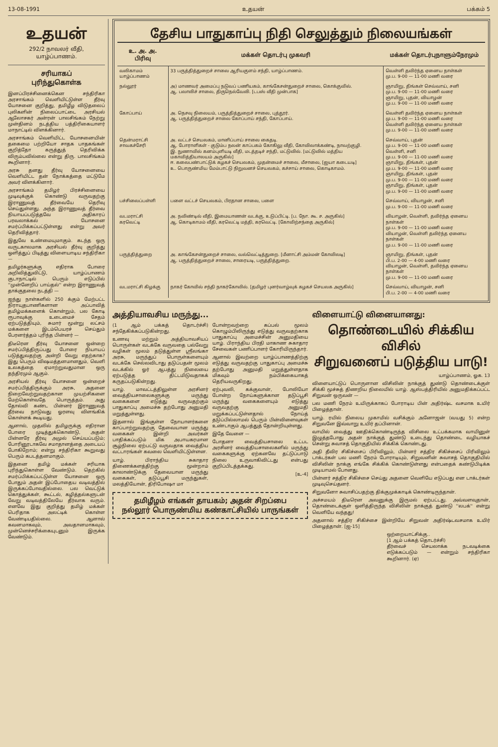13-08-1991 உதயன் பக்கம் 5
உதயன்
292/2 நாவலர் வீதி,
யாழ்ப்பாணம்.
சரியாகப்
புரிந்துகொள்க
இனப்பிரச்சினைக்கென சந்திரிகா அரசாங்கம் வெளியிட்டுள்ள தீர்வு யோசனை குறித்து, தமிழீழ விடுதலைப் புலிகளின் நிலைப்பாட்டை அரசியல் ஆலோசகர் அன்ரன் பாலசிங்கம் நேற்று முன்தினம் நடத்திய பத்திரிகையாளர் மாநாட்டில் விளக்கினார்.
அரசாங்கம் வெளியிட்ட யோசனையின் தகைமை பற்றியோ சாதக பாதகங்கள் குறித்தோ கருத்துத் தெரிவிக்க விரும்பவில்லை என்று திரு. பாலசிங்கம் கூறினார்.
அரசு தனது தீர்வு யோசனையை வெளியிட்ட தன் நோக்கத்தை மட்டுமே அவர் விளக்கினார்.
அரசாங்கம் தமிழர் பிரச்சினையை முடிவுக்குக் கொண்டு வருவதற்கு இராணுவத் தீர்வையே தெரிவு செய்துள்ளது. அந்த இராணுவத் தீர்வை நியாயப்படுத்தவே அதிகாரப் பரவலாக்கல் யோசனை சமர்ப்பிக்கப்பட்டுள்ளது என்று அவர் தெரிவித்தார்.
இதுவே உண்மையுமாகும். கடந்த ஒரு வருடகாலமாக அரசியல் தீர்வு குறித்து ஒளித்துப் பிடித்து விளையாடிய சந்திரிகா —
தமிழர்களுக்கு எதிராக போரை அறிவித்துவிட்டு, யாழ்ப்பாணம் குடாநாட்டில் பெரும் எடுப்பில் ''முன்னேறிப் பாய்தல்'' என்ற இராணுவத் தாக்குதலை நடத்தி —
ஐந்து நாள்களில் 250 க்கும் மேற்பட்ட நிராயுதபாணிகளான அப்பாவித் தமிழ்மக்களைக் கொன்றும், பல கோடி ரூபாவுக்கு உடைமைச் சேதம் ஏற்படுத்தியும், சுமார் மூன்று லட்சம் மக்களை இடம்பெயரச் செய்தும் பேரனர்த்தம் புரிந்த பின்னர் —
திடீரென தீர்வு யோசனை ஒன்றை சமர்ப்பித்திருப்பது போரை நியாயப் படுத்துவதற்கு அன்றி வேறு எதற்காக? இது பெரும் விஷமத்தனமானதும், வெளி உலகத்தை ஏமாற்றுவதுமான ஒரு தந்திரமும் ஆகும்.
அரசியல் தீர்வு யோசனை ஒன்றைச் சமர்ப்பித்திருக்கும் அரசு, அதனை நிறைவேற்றுவதற்கான முயற்சிகளை மேற்கொள்வதே பொருத்தம். அது தோல்வி கண்ட பின்னர் இராணுவத் தீர்வை நாடுவது ஓரளவு விளங்கிக் கொள்ளக் கூடியது.
ஆனால், முதலில் தமிழருக்கு எதிரான போரை முடித்துக்கொண்டு, அதன் பின்னரே தீர்வு அமுல் செய்யப்படும்; போரினூடாகவே சமாதானத்தை அடையப் போகிறோம்; என்று சந்திரிகா கூறுவது பெரும் கபடத்தனமாகும்.
இதனை தமிழ் மக்கள் சரியாக புரிந்துகொள்ள வேண்டும். தெற்கில் சமர்ப்பிக்கப்பட்டுள்ள யோசனை ஒரு போதும் அதன் இப்போதைய வடிவத்தில் இருக்கப்போவதில்லை. பல வெட்டுக் கொத்துக்கள், கூட்டல், கழித்தல்களுடன் வேறு வடிவத்திலேயே தீர்வாக வரும். எனவே இது குறித்து தமிழ் மக்கள் பெரிதாக அலட்டிக் கொள்ள வேண்டியதில்லை. ஆனால் கவனமாகவும், அவதானமாகவும், முன்னெச்சரிக்கையுடனும் இருக்க வேண்டும்.
தேசிய பாதுகாப்பு நிதி செலுத்தும் நிலையங்கள்
| உ. அ. அ. பிரிவு | மக்கள் தொடர்பு முகவரி | மக்கள் தொடர்புநாளும்நேரமும் |
| --- | --- | --- |
| வலிகாமம் யாழ்ப்பாணம் | 33 பருத்தித்துறைச் சாலை ஆரியகுளம் சந்தி, யாழ்ப்பாணம். | வெள்ளி தவிர்ந்த ஏனைய நாள்கள் மு.ப. 9-00 — 11-00 மணி வரை |
| நல்லூர் | அ) மாணவர் அமைப்பு நடுவப் பணியகம், காங்கேசன்துறைச் சாலை, கொக்குவில். ஆ. பலாலிச் சாலை, திருநெல்வேலி. [டபஸ் வீதி முன்பாக] | ஞாயிறு, திங்கள் செவ்வாய், சனி மு.ப. 9-00 — 11-00 மணி வரை ஞாயிறு, புதன், வியாழன் மு.ப. 9-00 — 11-00 மணி வரை |
| கோப்பாய் | அ. நெசவு நிலையம், பருத்தித்துறைச் சாலை, புத்தூர். ஆ. பருத்தித்துறைச் சாலை கோப்பாய் சந்தி, கோப்பாய். | வெள்ளி தவிர்ந்த ஏனைய நாள்கள் மு.ப. 9-00 — 11-00 மணி வரை வெள்ளி தவிர்ந்த ஏனைய நாள்கள் மு.ப. 9-00 — 11-00 மணி வரை |
| தென்மராட்சி சாவகச்சேரி | அ. வட்டச் செயலகம், மானிப்பாய் சாலை கைதடி. ஆ. போராளிகள் - குடும்ப நலன் காப்பகம் கோகிலு வீதி, கோவிலாக்கண்டி, நாவற்குழி. இ. நுணாவில் கனம்புளியடி வீதி, மடத்தடிச் சந்தி, மட்டுவில். [மட்டுவில் மத்திய மகாவித்தியாலயம் அருகில்] ஈ. கலைபண்பாட்டுக் கழகச் செயலகம், முதன்மைச் சாலை, மீசாலை, [ஐயா கடையடி] உ. பொருண்மிய மேம்பாட்டு நிறுவனச் செயலகம், கச்சாய் சாலை, கொடிகாமம். | செவ்வாய், புதன் மு.ப. 9-00 — 11-00 மணி வரை வெள்ளி, சனி மு.ப. 9-00 — 11-00 மணி வரை ஞாயிறு, திங்கள், புதன் மு.ப. 9-00 — 11-00 மணி வரை ஞாயிறு, திங்கள், புதன் மு.ப. 9-00 — 11-00 மணி வரை ஞாயிறு, திங்கள், புதன் மு.ப. 9-00 — 11-00 மணி வரை |
| பச்சிலைப்பள்ளி | பளை வட்டச் செயலகம், பிரதான சாலை, பளை | செவ்வாய், வியாழன், சனி மு.ப. 9-00 — 11-00 மணி வரை |
| வடமராட்சி கரவெட்டி | அ. நவிண்டில் வீதி, இமையாணன் வடக்கு, உடுப்பிட்டி. [ப. நோ. கூ. ச. அருகில்] ஆ. கொடிகாமம் வீதி, கரவெட்டி மத்தி, கரவெட்டி. [கோவிற்சந்தை அருகில்] | வியாழன், வெள்ளி, தவிர்ந்த ஏனைய நாள்கள் மு.ப. 9-00 — 11-00 மணி வரை வியாழன், வெள்ளி தவிர்ந்த ஏனைய நாள்கள் மு.ப. 9-00 — 11-00 மணி வரை |
| பருத்தித்துறை | அ. காங்கேசன்துறைச் சாலை, வல்வெட்டித்துறை. [மீனாட்சி அம்மன் கோவிலடி] ஆ. பருத்தித்துறைச் சாலை, சாரையடி, பருத்தித்துறை. | ஞாயிறு, திங்கள், புதன் பி.ப. 2-00 — 4-00 மணி வரை வியாழன், வெள்ளி, தவிர்ந்த ஏனைய நாள்கள் மு.ப. 9-00 — 11-00 மணி வரை |
| வடமராட்சி கிழக்கு | நாகர் கோவில் சந்தி நாகர்கோவில். [தமிழர் புனர்வாழ்வுக் கழகச் செயலக அருகில்] | செவ்வாய், வியாழன், சனி பி.ப. 2-00 — 4-00 மணி வரை |
அத்தியாவசிய மருந்து...
(1 ஆம் பக்கத் தொடர்ச்சி) சந்தேகிக்கப்படுகின்றது.
உணவு மற்றும் அத்தியாவசியப் பொருள்கள் வடக்கே வருவதை பல்வேறு வழிகள் மூலம் தடுத்துள்ள ஸ்ரீலங்கா அரசு, மருந்துப் பொருள்களையும் வடக்கே செல்லவிடாது தடுப்பதன் மூலம் வடக்கில் ஓர் ஆபத்து நிலையை ஏற்படுத்த திட்டமிடுவதாகக் கருதப்படுகின்றது.
யாழ். மாவட்டத்திலுள்ள அரசினர் வைத்தியசாலைகளுக்கு மருந்து வகைகளை எடுத்து வருவதற்கும் பாதுகாப்பு அமைச்சு தற்போது அனுமதி மறுத்துள்ளது.
இதனால் இங்குள்ள நோயாளர்களை காப்பாற்றுவதற்கு தேவையான மருந்து வகைகள் இன்றி அவர்கள் பாதிக்கப்படும் மிக அபாயகரமான சூழ்நிலை ஏற்பட்டு வருவதாக வைத்திய வட்டாரங்கள் கவலை வெளியிட்டுள்ளன.
யாழ். பிராந்திய சுகாதார திணைக்களத்திற்கு மூன்றாம் காலாண்டுக்கு தேவையான மருந்து வகைகள், தடுப்பூசி மருந்துகள், மலத்தியோன், திரிபோஷா மா
போன்றவற்றை கப்பல் மூலம் கொழும்பிலிருந்து எடுத்து வருவதற்காக பாதுகாப்பு அமைச்சின் அனுமதியை யாழ். பிராந்திய பிரதி மாகாண சுகாதார சேவைகள் பணிப்பாளர் கோரியிருந்தார்.
ஆனால் இவற்றை யாழ்ப்பாணத்திற்கு எடுத்து வருவதற்கு பாதுகாப்பு அமைச்சு தற்போது அனுமதி மறுத்துள்ளதாக மிகவும் நம்பிக்கையாகத் தெரியவருகிறது.
ஏற்புவலி, கக்குவான், போலியோ போன்ற நோய்களுக்கான தடுப்பூசி மருந்து வகைகளையும் எடுத்து வருவதற்கு அனுமதி மறுக்கப்பட்டுள்ளதால் நோய்த் தடுப்பில்லாமல் பெரும் பின்விளைவுகள் உண்டாகும் ஆபத்துத் தோன்றியுள்ளது.
இதே வேளை —
போதனா வைத்தியசாலை உட்பட அரசினர் வைத்தியசாலைகளில் மருந்து வகைகளுக்கு ஏற்கனவே தட்டுப்பாடு நிலை உருவாகிவிட்டது என்பது குறிப்பிடத்தக்கது.
[உ-4]
தமிழீழம் எங்கள் தாயகம்; அதன் சிறப்பை
நல்லூர் பொருண்மிய கண்காட்சியில் பாருங்கள்
விளையாட்டு வினையானது:
தொண்டையில் சிக்கிய விசில்
சிறுவனைப் படுத்திய பாடு!
யாழ்ப்பாணம், ஓக. 13
விளையாட்டுப் பொருளான விசிலின் நாக்குத் துண்டு தொண்டைக்குள் சிக்கி மூச்சுத் திணறிய நிலையில் யாழ். ஆஸ்பத்திரியில் அனுமதிக்கப்பட்ட சிறுவன் ஒருவன் —
பல மணி நேரம் உயிருக்காகப் போராடிய பின் அதிர்ஷ்ட வசமாக உயிர் பிழைத்தான்.
யாழ். ரயில் நிலைய முகாமில் வசிக்கும் அனோஜன் (வயது 5) என்ற சிறுவனே இவ்வாறு உயிர் தப்பினான்.
வாயில் வைத்து ஊதிக்கொண்டிருந்த விசிலை உட்பக்கமாக வாயினுள் இழுத்தபோது அதன் நாக்குத் துண்டு உடைந்து தொண்டை வழியாகச் சென்று சுவாசத் தொகுதியில் சிக்கிக் கொண்டது.
அதி தீவிர சிகிச்சைப் பிரிவிலும், பின்னர் சத்திர சிகிச்சைப் பிரிவிலும் டாக்டர்கள் பல மணி நேரம் போராடியும், சிறுவனின் சுவாசத் தொகுதியில் விசிலின் நாக்கு எங்கே சிக்கிக் கொண்டுள்ளது என்பதைக் கண்டுபிடிக்க முடியாமல் போனது.
பின்னர் சத்திர சிகிச்சை செய்து அதனை வெளியே எடுப்பது என டாக்டர்கள் முடிவுசெய்தனர்.
சிறுவனோ சுவாசிப்பதற்கு திக்குமுக்காடிக் கொண்டிருந்தான்.
அச்சமயம் திடீரென அவனுக்கு இருமல் ஏற்பட்டது. அவ்வளவுதான், தொண்டைக்குள் ஒளித்திருந்த விசிலின் நாக்குத் துண்டு ''லபக்'' என்று வெளியே வந்தது!
அதனால் சத்திர சிகிச்சை இன்றியே சிறுவன் அதிர்ஷ்டவசமாக உயிர் பிழைத்தான். [ஐ-15]
ஒற்றையாட்சிக்கு..
[1 ஆம் பக்கத் தொடர்ச்சி)
தீர்வைச் செயலாக்க நடவடிக்கை எடுக்கப்படும் — என்றும் சந்திரிகா கூறினார். (ஏ)